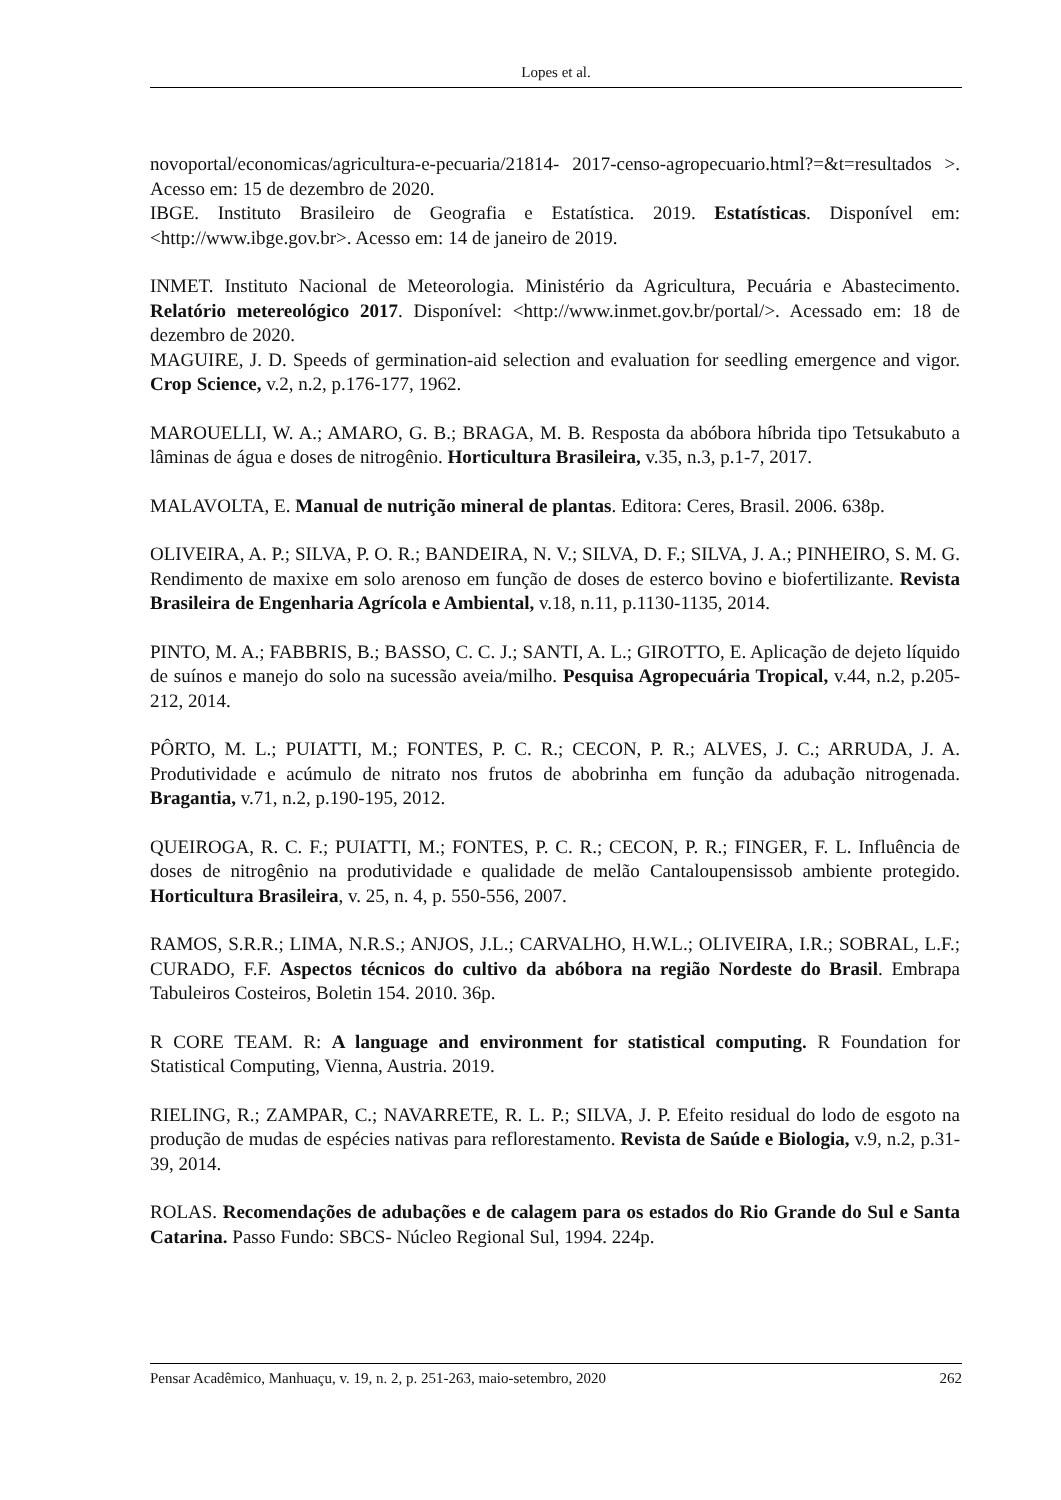Lopes et al.
novoportal/economicas/agricultura-e-pecuaria/21814- 2017-censo-agropecuario.html?=&t=resultados >. Acesso em: 15 de dezembro de 2020.
IBGE. Instituto Brasileiro de Geografia e Estatística. 2019. Estatísticas. Disponível em: <http://www.ibge.gov.br>. Acesso em: 14 de janeiro de 2019.
INMET. Instituto Nacional de Meteorologia. Ministério da Agricultura, Pecuária e Abastecimento. Relatório metereológico 2017. Disponível: <http://www.inmet.gov.br/portal/>. Acessado em: 18 de dezembro de 2020.
MAGUIRE, J. D. Speeds of germination-aid selection and evaluation for seedling emergence and vigor. Crop Science, v.2, n.2, p.176-177, 1962.
MAROUELLI, W. A.; AMARO, G. B.; BRAGA, M. B. Resposta da abóbora híbrida tipo Tetsukabuto a lâminas de água e doses de nitrogênio. Horticultura Brasileira, v.35, n.3, p.1-7, 2017.
MALAVOLTA, E. Manual de nutrição mineral de plantas. Editora: Ceres, Brasil. 2006. 638p.
OLIVEIRA, A. P.; SILVA, P. O. R.; BANDEIRA, N. V.; SILVA, D. F.; SILVA, J. A.; PINHEIRO, S. M. G. Rendimento de maxixe em solo arenoso em função de doses de esterco bovino e biofertilizante. Revista Brasileira de Engenharia Agrícola e Ambiental, v.18, n.11, p.1130-1135, 2014.
PINTO, M. A.; FABBRIS, B.; BASSO, C. C. J.; SANTI, A. L.; GIROTTO, E. Aplicação de dejeto líquido de suínos e manejo do solo na sucessão aveia/milho. Pesquisa Agropecuária Tropical, v.44, n.2, p.205-212, 2014.
PÔRTO, M. L.; PUIATTI, M.; FONTES, P. C. R.; CECON, P. R.; ALVES, J. C.; ARRUDA, J. A. Produtividade e acúmulo de nitrato nos frutos de abobrinha em função da adubação nitrogenada. Bragantia, v.71, n.2, p.190-195, 2012.
QUEIROGA, R. C. F.; PUIATTI, M.; FONTES, P. C. R.; CECON, P. R.; FINGER, F. L. Influência de doses de nitrogênio na produtividade e qualidade de melão Cantaloupensissob ambiente protegido. Horticultura Brasileira, v. 25, n. 4, p. 550-556, 2007.
RAMOS, S.R.R.; LIMA, N.R.S.; ANJOS, J.L.; CARVALHO, H.W.L.; OLIVEIRA, I.R.; SOBRAL, L.F.; CURADO, F.F. Aspectos técnicos do cultivo da abóbora na região Nordeste do Brasil. Embrapa Tabuleiros Costeiros, Boletin 154. 2010. 36p.
R CORE TEAM. R: A language and environment for statistical computing. R Foundation for Statistical Computing, Vienna, Austria. 2019.
RIELING, R.; ZAMPAR, C.; NAVARRETE, R. L. P.; SILVA, J. P. Efeito residual do lodo de esgoto na produção de mudas de espécies nativas para reflorestamento. Revista de Saúde e Biologia, v.9, n.2, p.31-39, 2014.
ROLAS. Recomendações de adubações e de calagem para os estados do Rio Grande do Sul e Santa Catarina. Passo Fundo: SBCS- Núcleo Regional Sul, 1994. 224p.
Pensar Acadêmico, Manhuaçu, v. 19, n. 2, p. 251-263, maio-setembro, 2020 262